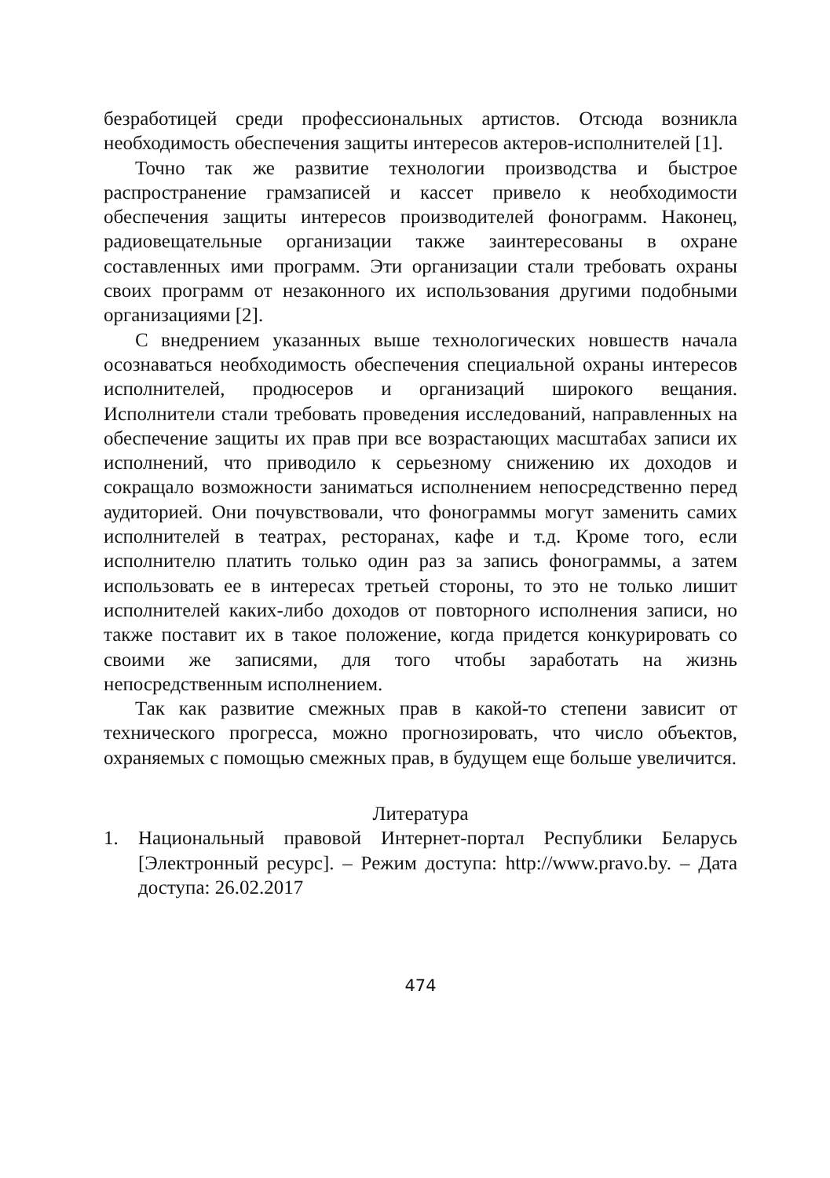безработицей среди профессиональных артистов. Отсюда возникла необходимость обеспечения защиты интересов актеров-исполнителей [1].
Точно так же развитие технологии производства и быстрое распространение грамзаписей и кассет привело к необходимости обеспечения защиты интересов производителей фонограмм. Наконец, радиовещательные организации также заинтересованы в охране составленных ими программ. Эти организации стали требовать охраны своих программ от незаконного их использования другими подобными организациями [2].
С внедрением указанных выше технологических новшеств начала осознаваться необходимость обеспечения специальной охраны интересов исполнителей, продюсеров и организаций широкого вещания. Исполнители стали требовать проведения исследований, направленных на обеспечение защиты их прав при все возрастающих масштабах записи их исполнений, что приводило к серьезному снижению их доходов и сокращало возможности заниматься исполнением непосредственно перед аудиторией. Они почувствовали, что фонограммы могут заменить самих исполнителей в театрах, ресторанах, кафе и т.д. Кроме того, если исполнителю платить только один раз за запись фонограммы, а затем использовать ее в интересах третьей стороны, то это не только лишит исполнителей каких-либо доходов от повторного исполнения записи, но также поставит их в такое положение, когда придется конкурировать со своими же записями, для того чтобы заработать на жизнь непосредственным исполнением.
Так как развитие смежных прав в какой-то степени зависит от технического прогресса, можно прогнозировать, что число объектов, охраняемых с помощью смежных прав, в будущем еще больше увеличится.
Литература
1. Национальный правовой Интернет-портал Республики Беларусь [Электронный ресурс]. – Режим доступа: http://www.pravo.by. – Дата доступа: 26.02.2017
474